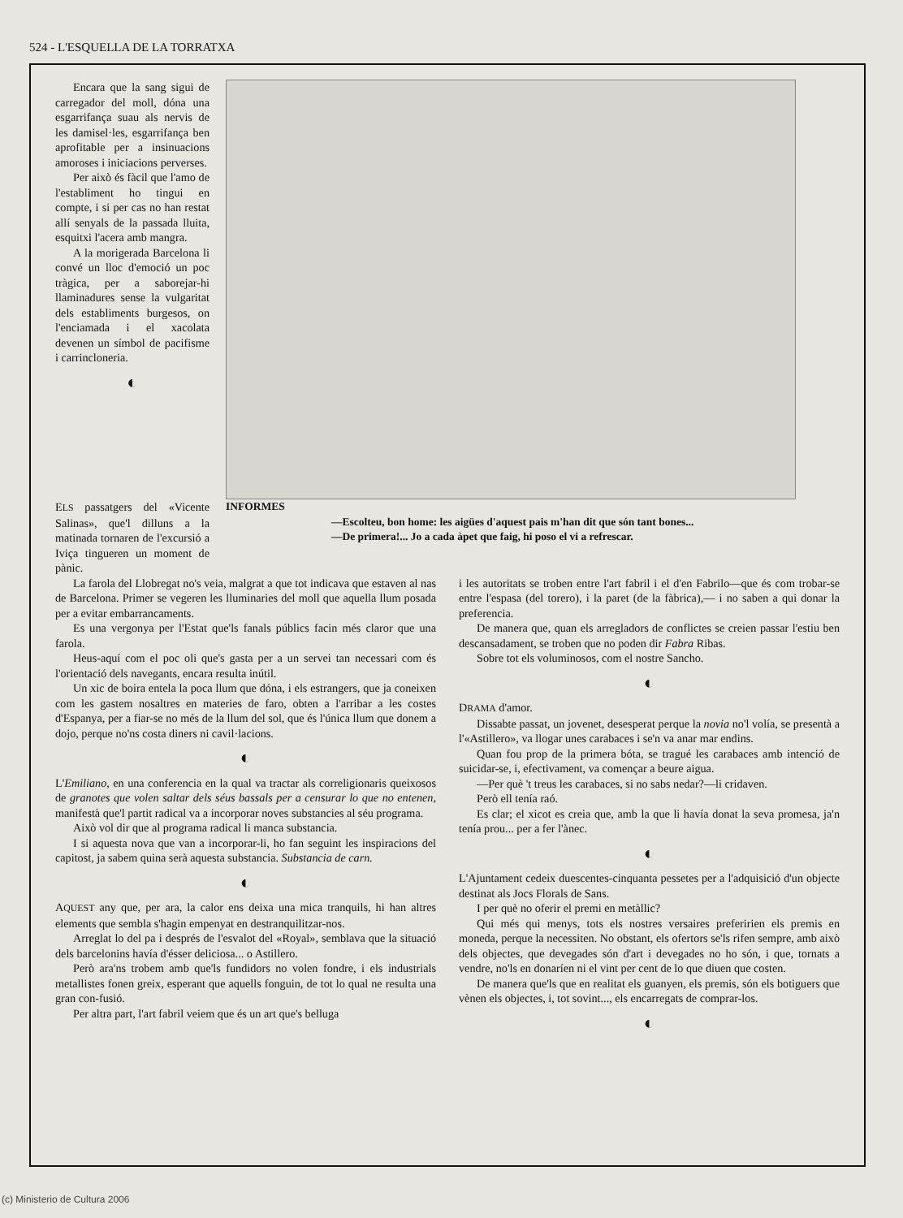524 - L'ESQUELLA DE LA TORRATXA
Encara que la sang sigui de carregador del moll, dóna una esgarrifança suau als nervis de les damisel·les, esgarrifança ben aprofitable per a insinuacions amoroses i iniciacions perverses.
Per això és fàcil que l'amo de l'establiment ho tingui en compte, i si per cas no han restat allí senyals de la passada lluita, esquitxi l'acera amb mangra.
A la morigerada Barcelona li convé un lloc d'emoció un poc tràgica, per a saborejar-hi llaminadures sense la vulgaritat dels establiments burgesos, on l'enciamada i el xacolata devenen un símbol de pacifisme i carrincloneria.
◐
ELS passatgers del «Vicente Salinas», que'l dilluns a la matinada tornaren de l'excursió a Iviça tingueren un moment de pànic.
INFORMES
—Escolteu, bon home: les aigües d'aquest pais m'han dit que són tant bones...
—De primera!... Jo a cada àpet que faig, hi poso el vi a refrescar.
La farola del Llobregat no's veia, malgrat a que tot indicava que estaven al nas de Barcelona. Primer se vegeren les lluminaries del moll que aquella llum posada per a evitar embarrancaments.
Es una vergonya per l'Estat que'ls fanals públics facin més claror que una farola.
Heus-aquí com el poc oli que's gasta per a un servei tan necessari com és l'orientació dels navegants, encara resulta inútil.
Un xic de boira entela la poca llum que dóna, i els estrangers, que ja coneixen com les gastem nosaltres en materies de faro, obten a l'arribar a les costes d'Espanya, per a fiar-se no més de la llum del sol, que és l'única llum que donem a dojo, perque no'ns costa diners ni cavil·lacions.
◐
L'Emiliano, en una conferencia en la qual va tractar als correligionaris queixosos de granotes que volen saltar dels séus bassals per a censurar lo que no entenen, manifestà que'l partit radical va a incorporar noves substancies al séu programa.
Això vol dir que al programa radical li manca substancia.
I si aquesta nova que van a incorporar-li, ho fan seguint les inspiracions del capitost, ja sabem quina serà aquesta substancia. Substancia de carn.
◐
AQUEST any que, per ara, la calor ens deixa una mica tranquils, hi han altres elements que sembla s'hagin empenyat en destranquilitzar-nos.
Arreglat lo del pa i després de l'esvalot del «Royal», semblava que la situació dels barcelonins havía d'ésser deliciosa... o Astillero.
Però ara'ns trobem amb que'ls fundidors no volen fondre, i els industrials metallistes fonen greix, esperant que aquells fonguin, de tot lo qual ne resulta una gran con-fusió.
Per altra part, l'art fabril veiem que és un art que's belluga
i les autoritats se troben entre l'art fabril i el d'en Fabrilo—que és com trobar-se entre l'espasa (del torero), i la paret (de la fàbrica),— i no saben a qui donar la preferencia.
De manera que, quan els arregladors de conflictes se creien passar l'estiu ben descansadament, se troben que no poden dir Fabra Ribas.
Sobre tot els voluminosos, com el nostre Sancho.
◐
DRAMA d'amor.
Dissabte passat, un jovenet, desesperat perque la novia no'l volía, se presentà a l'«Astillero», va llogar unes carabaces i se'n va anar mar endins.
Quan fou prop de la primera bóta, se tragué les carabaces amb intenció de suicidar-se, i, efectivament, va començar a beure aigua.
—Per què 't treus les carabaces, si no sabs nedar?—li cridaven.
Però ell tenía raó.
Es clar; el xicot es creia que, amb la que li havía donat la seva promesa, ja'n tenía prou... per a fer l'ànec.
◐
L'Ajuntament cedeix duescentes-cinquanta pessetes per a l'adquisició d'un objecte destinat als Jocs Florals de Sans.
I per què no oferir el premi en metàllic?
Qui més qui menys, tots els nostres versaires preferirien els premis en moneda, perque la necessiten. No obstant, els ofertors se'ls rifen sempre, amb això dels objectes, que devegades són d'art i devegades no ho són, i que, tornats a vendre, no'ls en donaríen ni el vint per cent de lo que diuen que costen.
De manera que'ls que en realitat els guanyen, els premis, són els botiguers que vènen els objectes, i, tot sovint..., els encarregats de comprar-los.
◐
(c) Ministerio de Cultura 2006